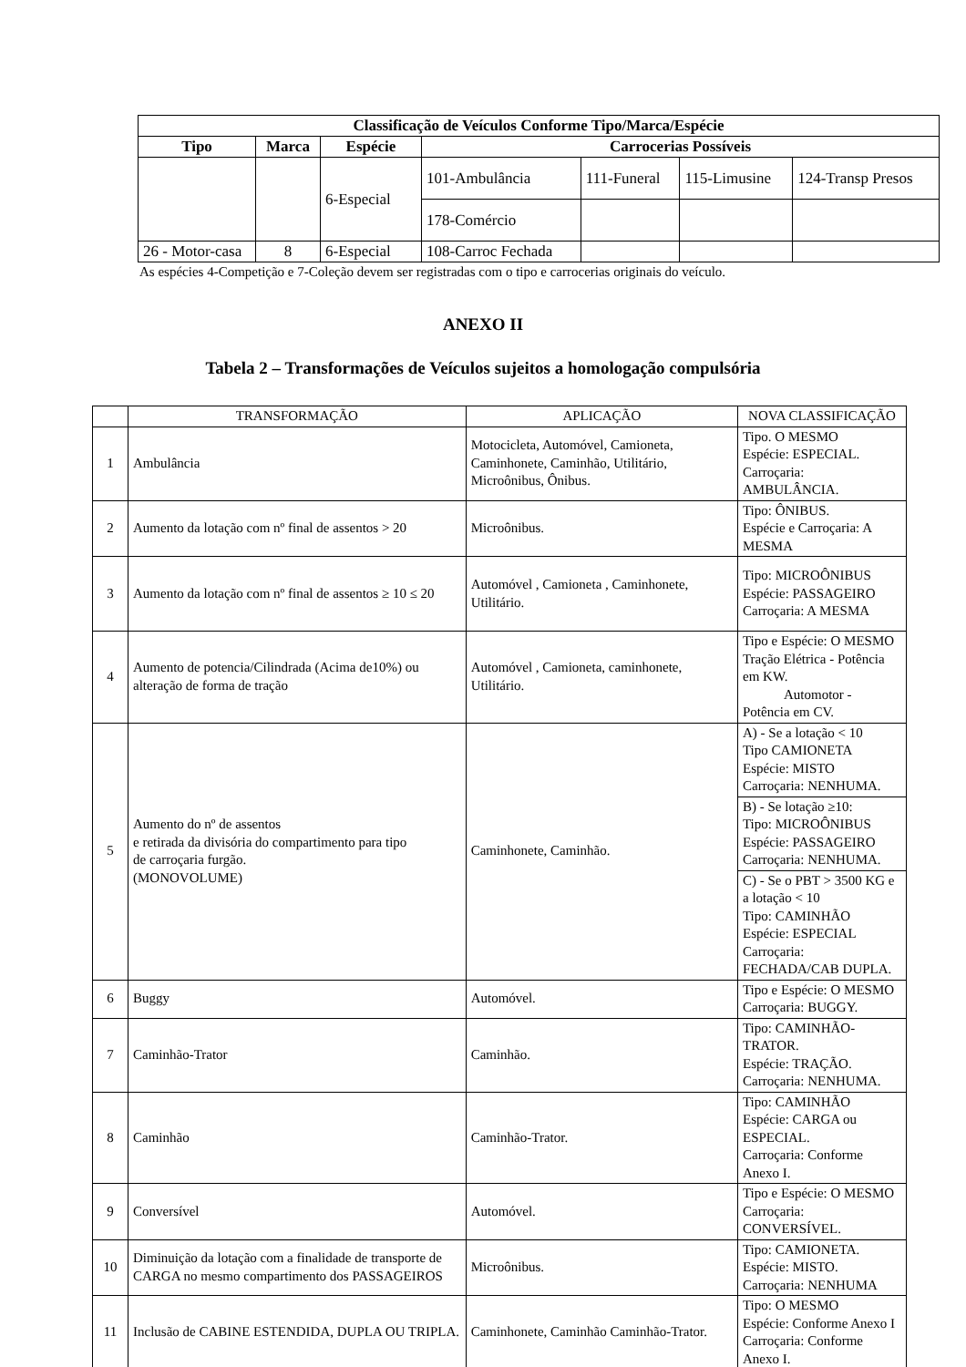| Classificação de Veículos Conforme Tipo/Marca/Espécie | | | | | | |
| --- | --- | --- | --- | --- | --- | --- |
| Tipo | Marca | Espécie | Carrocerias Possíveis | | | |
| | | 6-Especial | 101-Ambulância | 111-Funeral | 115-Limusine | 124-Transp Presos |
| | | | 178-Comércio | | | |
| 26 - Motor-casa | 8 | 6-Especial | 108-Carroc Fechada | | | |
As espécies 4-Competição e 7-Coleção devem ser registradas com o tipo e carrocerias originais do veículo.
ANEXO II
Tabela 2 – Transformações de Veículos sujeitos a homologação compulsória
| | TRANSFORMAÇÃO | APLICAÇÃO | NOVA CLASSIFICAÇÃO |
| 1 | Ambulância | Motocicleta, Automóvel, Camioneta, Caminhonete, Caminhão, Utilitário, Microônibus, Ônibus. | Tipo. O MESMO Espécie: ESPECIAL. Carroçaria: AMBULÂNCIA. |
| 2 | Aumento da lotação com nº final de assentos > 20 | Microônibus. | Tipo: ÔNIBUS. Espécie e Carroçaria: A MESMA |
| 3 | Aumento da lotação com nº final de assentos ≥ 10 ≤ 20 | Automóvel , Camioneta , Caminhonete, Utilitário. | Tipo: MICROÔNIBUS Espécie: PASSAGEIRO Carroçaria: A MESMA |
| 4 | Aumento de potencia/Cilindrada (Acima de10%) ou alteração de forma de tração | Automóvel , Camioneta, caminhonete, Utilitário. | Tipo e Espécie: O MESMO Tração Elétrica - Potência em KW. Automotor - Potência em CV. |
| 5 | Aumento do nº de assentos e retirada da divisória do compartimento para tipo de carroçaria furgão. (MONOVOLUME) | Caminhonete, Caminhão. | A) - Se a lotação < 10 Tipo CAMIONETA Espécie: MISTO Carroçaria: NENHUMA. |
| | | | B) - Se lotação ≥10: Tipo: MICROÔNIBUS Espécie: PASSAGEIRO Carroçaria: NENHUMA. |
| | | | C) - Se o PBT > 3500 KG e a lotação < 10 Tipo: CAMINHÃO Espécie: ESPECIAL Carroçaria: FECHADA/CAB DUPLA. |
| 6 | Buggy | Automóvel. | Tipo e Espécie: O MESMO Carroçaria: BUGGY. |
| 7 | Caminhão-Trator | Caminhão. | Tipo: CAMINHÃO-TRATOR. Espécie: TRAÇÃO. Carroçaria: NENHUMA. |
| 8 | Caminhão | Caminhão-Trator. | Tipo: CAMINHÃO Espécie: CARGA ou ESPECIAL. Carroçaria: Conforme Anexo I. |
| 9 | Conversível | Automóvel. | Tipo e Espécie: O MESMO Carroçaria: CONVERSÍVEL. |
| 10 | Diminuição da lotação com a finalidade de transporte de CARGA no mesmo compartimento dos PASSAGEIROS | Microônibus. | Tipo: CAMIONETA. Espécie: MISTO. Carroçaria: NENHUMA |
| 11 | Inclusão de CABINE ESTENDIDA, DUPLA OU TRIPLA. | Caminhonete, Caminhão Caminhão-Trator. | Tipo: O MESMO Espécie: Conforme Anexo I Carroçaria: Conforme Anexo I. |